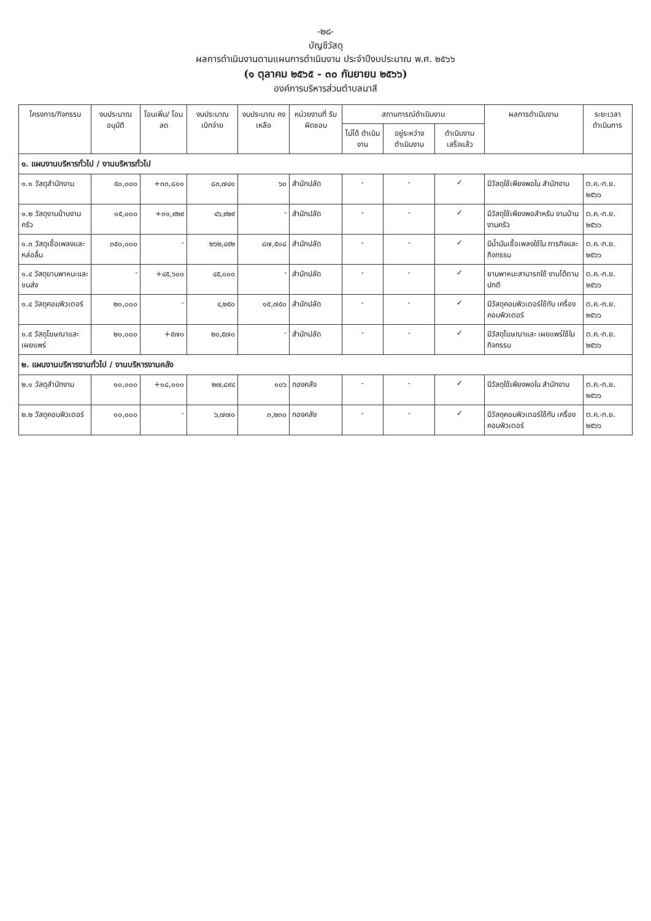-๒๘-
บัญชีวัสดุ
ผลการดำเนินงานตามแผนการดำเนินงาน ประจำปีงบประมาณ พ.ศ. ๒๕๖๖
(๑ ตุลาคม ๒๕๖๕ - ๓๐ กันยายน ๒๕๖๖)
องค์การบริหารส่วนตำบลนาสี
| โครงการ/กิจกรรม | งบประมาณ อนุมัติ | โอนเพิ่ม/ โอนลด | งบประมาณ เบิกจ่าย | งบประมาณ คงเหลือ | หน่วยงานที่ รับผิดชอบ | สถานการณ์ดำเนินงาน | | | ผลการดำเนินงาน | ระยะเวลา ดำเนินการ |
| --- | --- | --- | --- | --- | --- | --- | --- | --- | --- | --- |
| | | | | | | ไม่ได้ ดำเนินงาน | อยู่ระหว่าง ดำเนินงาน | ดำเนินงาน เสร็จแล้ว | | |
| ๑. แผนงานบริหารทั่วไป / งานบริหารทั่วไป | | | | | | | | | | |
| ๑.๑ วัสดุสำนักงาน | ๕๐,๐๐๐ | +๓๓,๘๐๑ | ๘๓,๗๔๑ | ๖๐ | สำนักปลัด | - | - | ✓ | มีวัสดุใช้เพียงพอใน สำนักงาน | ต.ค.-ก.ย. ๒๕๖๖ |
| ๑.๒ วัสดุงานบ้านงานครัว | ๑๕,๐๐๐ | +๓๑,๙๒๙ | ๔๖,๙๒๙ | - | สำนักปลัด | - | - | ✓ | มีวัสดุใช้เพียงพอสำหรับ งานบ้านงานครัว | ต.ค.-ก.ย. ๒๕๖๖ |
| ๑.๓ วัสดุเชื้อเพลงและหล่อลื่น | ๓๕๐,๐๐๐ | - | ๒๖๒,๔๙๒ | ๘๗,๕๐๘ | สำนักปลัด | - | - | ✓ | มีน้ำมันเชื้อเพลงใช้ใน ภารกิจและกิจกรรม | ต.ค.-ก.ย. ๒๕๖๖ |
| ๑.๔ วัสดุยานพาหนะและขนส่ง | - | +๔๕,๖๐๐ | ๔๕,๐๐๐ | - | สำนักปลัด | - | - | ✓ | ยานพาหนะสามารถใช้ งานได้ตามปกติ | ต.ค.-ก.ย. ๒๕๖๖ |
| ๑.๔ วัสดุคอมพิวเตอร์ | ๒๐,๐๐๐ | - | ๔,๒๕๐ | ๑๕,๗๕๐ | สำนักปลัด | - | - | ✓ | มีวัสดุคอมพิวเตอร์ใช้กับ เครื่องคอมพิวเตอร์ | ต.ค.-ก.ย. ๒๕๖๖ |
| ๑.๕ วัสดุโฆษณาและเผยแพร่ | ๒๐,๐๐๐ | +๕๗๐ | ๒๐,๕๗๐ | - | สำนักปลัด | - | - | ✓ | มีวัสดุโฆษณาและ เผยแพร่ใช้ในกิจกรรม | ต.ค.-ก.ย. ๒๕๖๖ |
| ๒. แผนงานบริหารงานทั่วไป / งานบริหารงานคลัง | | | | | | | | | | |
| ๒.๑ วัสดุสำนักงาน | ๑๐,๐๐๐ | +๑๘,๐๐๐ | ๒๗,๘๙๔ | ๑๐๖ | กองคลัง | - | - | ✓ | มีวัสดุใช้เพียงพอใน สำนักงาน | ต.ค.-ก.ย. ๒๕๖๖ |
| ๒.๒ วัสดุคอมพิวเตอร์ | ๑๐,๐๐๐ | - | ๖,๗๗๐ | ๓,๒๓๐ | กองคลัง | - | - | ✓ | มีวัสดุคอมพิวเตอร์ใช้กับ เครื่องคอมพิวเตอร์ | ต.ค.-ก.ย. ๒๕๖๖ |